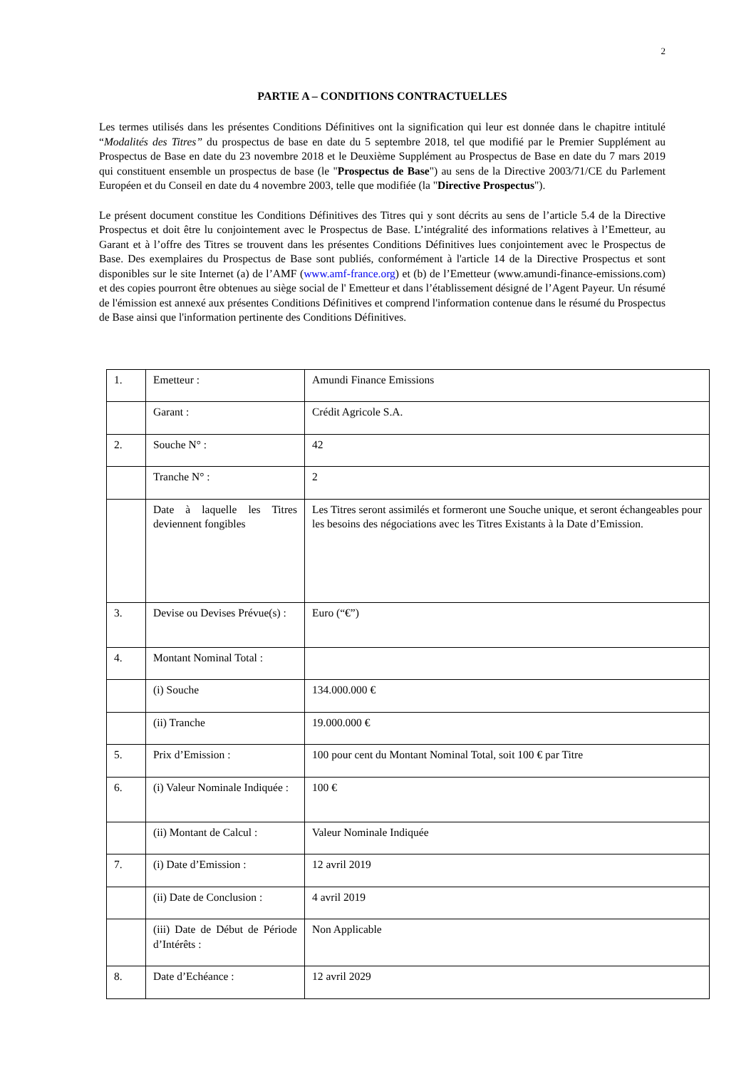2
PARTIE A – CONDITIONS CONTRACTUELLES
Les termes utilisés dans les présentes Conditions Définitives ont la signification qui leur est donnée dans le chapitre intitulé “Modalités des Titres” du prospectus de base en date du 5 septembre 2018, tel que modifié par le Premier Supplément au Prospectus de Base en date du 23 novembre 2018 et le Deuxième Supplément au Prospectus de Base en date du 7 mars 2019 qui constituent ensemble un prospectus de base (le "Prospectus de Base") au sens de la Directive 2003/71/CE du Parlement Européen et du Conseil en date du 4 novembre 2003, telle que modifiée (la "Directive Prospectus").
Le présent document constitue les Conditions Définitives des Titres qui y sont décrits au sens de l’article 5.4 de la Directive Prospectus et doit être lu conjointement avec le Prospectus de Base. L’intégralité des informations relatives à l’Emetteur, au Garant et à l’offre des Titres se trouvent dans les présentes Conditions Définitives lues conjointement avec le Prospectus de Base. Des exemplaires du Prospectus de Base sont publiés, conformément à l'article 14 de la Directive Prospectus et sont disponibles sur le site Internet (a) de l’AMF (www.amf-france.org) et (b) de l’Emetteur (www.amundi-finance-emissions.com) et des copies pourront être obtenues au siège social de l' Emetteur et dans l’établissement désigné de l’Agent Payeur. Un résumé de l'émission est annexé aux présentes Conditions Définitives et comprend l'information contenue dans le résumé du Prospectus de Base ainsi que l'information pertinente des Conditions Définitives.
| 1. | Emetteur : | Amundi Finance Emissions |
| | Garant : | Crédit Agricole S.A. |
| 2. | Souche N° : | 42 |
| | Tranche N° : | 2 |
| | Date à laquelle les Titres deviennent fongibles | Les Titres seront assimilés et formeront une Souche unique, et seront échangeables pour les besoins des négociations avec les Titres Existants à la Date d’Emission. |
| 3. | Devise ou Devises Prévue(s) : | Euro (“€”) |
| 4. | Montant Nominal Total : | |
| | (i) Souche | 134.000.000 € |
| | (ii) Tranche | 19.000.000 € |
| 5. | Prix d’Emission : | 100 pour cent du Montant Nominal Total, soit 100 € par Titre |
| 6. | (i) Valeur Nominale Indiquée : | 100 € |
| | (ii) Montant de Calcul : | Valeur Nominale Indiquée |
| 7. | (i) Date d’Emission : | 12 avril 2019 |
| | (ii) Date de Conclusion : | 4 avril 2019 |
| | (iii) Date de Début de Période d’Intérêts : | Non Applicable |
| 8. | Date d’Echéance : | 12 avril 2029 |